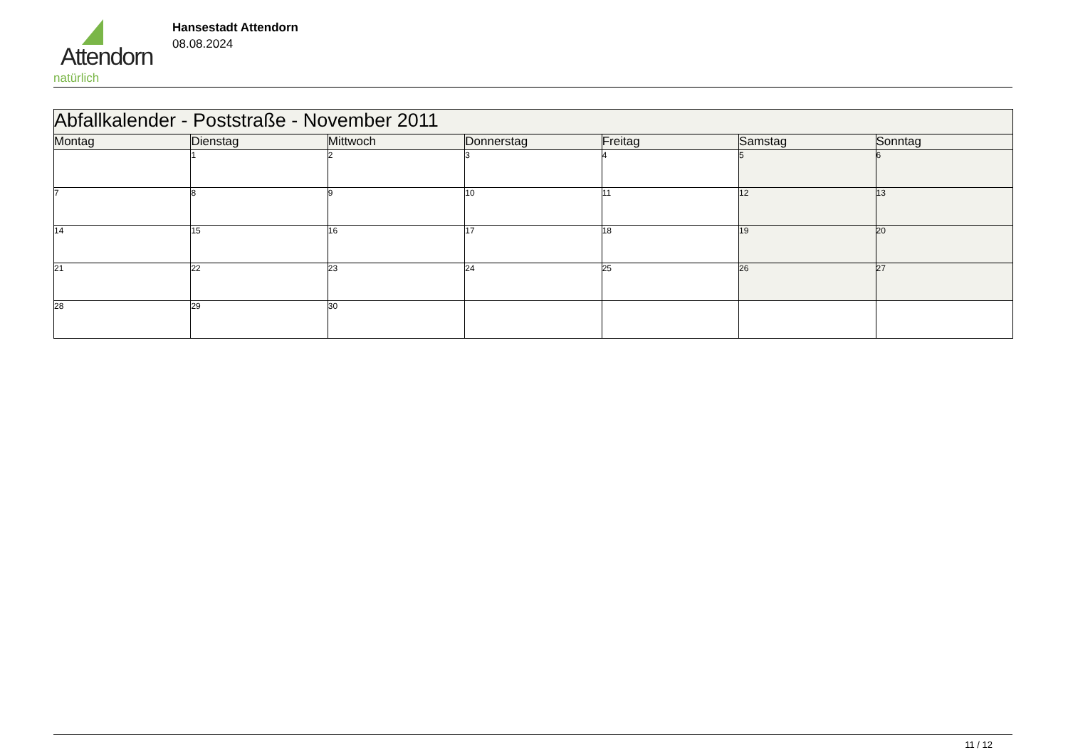Attendorn
natürlich
Hansestadt Attendorn
08.08.2024
| Abfallkalender - Poststraße - November 2011 | | | | | | |
| --- | --- | --- | --- | --- | --- | --- |
| Montag | Dienstag | Mittwoch | Donnerstag | Freitag | Samstag | Sonntag |
| | 1 | 2 | 3 | 4 | 5 | 6 |
| 7 | 8 | 9 | 10 | 11 | 12 | 13 |
| 14 | 15 | 16 | 17 | 18 | 19 | 20 |
| 21 | 22 | 23 | 24 | 25 | 26 | 27 |
| 28 | 29 | 30 | | | | |
11 / 12